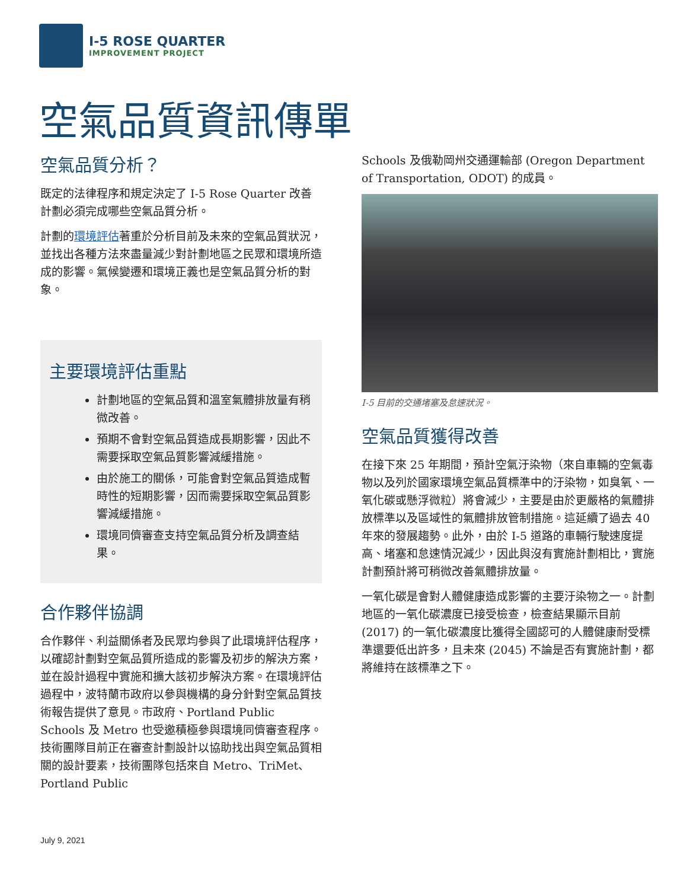I-5 ROSE QUARTER
IMPROVEMENT PROJECT
空氣品質資訊傳單
空氣品質分析？
既定的法律程序和規定決定了 I-5 Rose Quarter 改善計劃必須完成哪些空氣品質分析。
計劃的環境評估著重於分析目前及未來的空氣品質狀況，並找出各種方法來盡量減少對計劃地區之民眾和環境所造成的影響。氣候變遷和環境正義也是空氣品質分析的對象。
主要環境評估重點
計劃地區的空氣品質和溫室氣體排放量有稍微改善。
預期不會對空氣品質造成長期影響，因此不需要採取空氣品質影響減緩措施。
由於施工的關係，可能會對空氣品質造成暫時性的短期影響，因而需要採取空氣品質影響減緩措施。
環境同儕審查支持空氣品質分析及調查結果。
合作夥伴協調
合作夥伴、利益關係者及民眾均參與了此環境評估程序，以確認計劃對空氣品質所造成的影響及初步的解決方案，並在設計過程中實施和擴大該初步解決方案。在環境評估過程中，波特蘭市政府以參與機構的身分針對空氣品質技術報告提供了意見。市政府、Portland Public Schools 及 Metro 也受邀積極參與環境同儕審查程序。技術團隊目前正在審查計劃設計以協助找出與空氣品質相關的設計要素，技術團隊包括來自 Metro、TriMet、Portland Public
Schools 及俄勒岡州交通運輸部 (Oregon Department of Transportation, ODOT) 的成員。
I-5 目前的交通堵塞及怠速狀況。
空氣品質獲得改善
在接下來 25 年期間，預計空氣汙染物（來自車輛的空氣毒物以及列於國家環境空氣品質標準中的汙染物，如臭氧、一氧化碳或懸浮微粒）將會減少，主要是由於更嚴格的氣體排放標準以及區域性的氣體排放管制措施。這延續了過去 40 年來的發展趨勢。此外，由於 I-5 道路的車輛行駛速度提高、堵塞和怠速情況減少，因此與沒有實施計劃相比，實施計劃預計將可稍微改善氣體排放量。
一氧化碳是會對人體健康造成影響的主要汙染物之一。計劃地區的一氧化碳濃度已接受檢查，檢查結果顯示目前 (2017) 的一氧化碳濃度比獲得全國認可的人體健康耐受標準還要低出許多，且未來 (2045) 不論是否有實施計劃，都將維持在該標準之下。
July 9, 2021